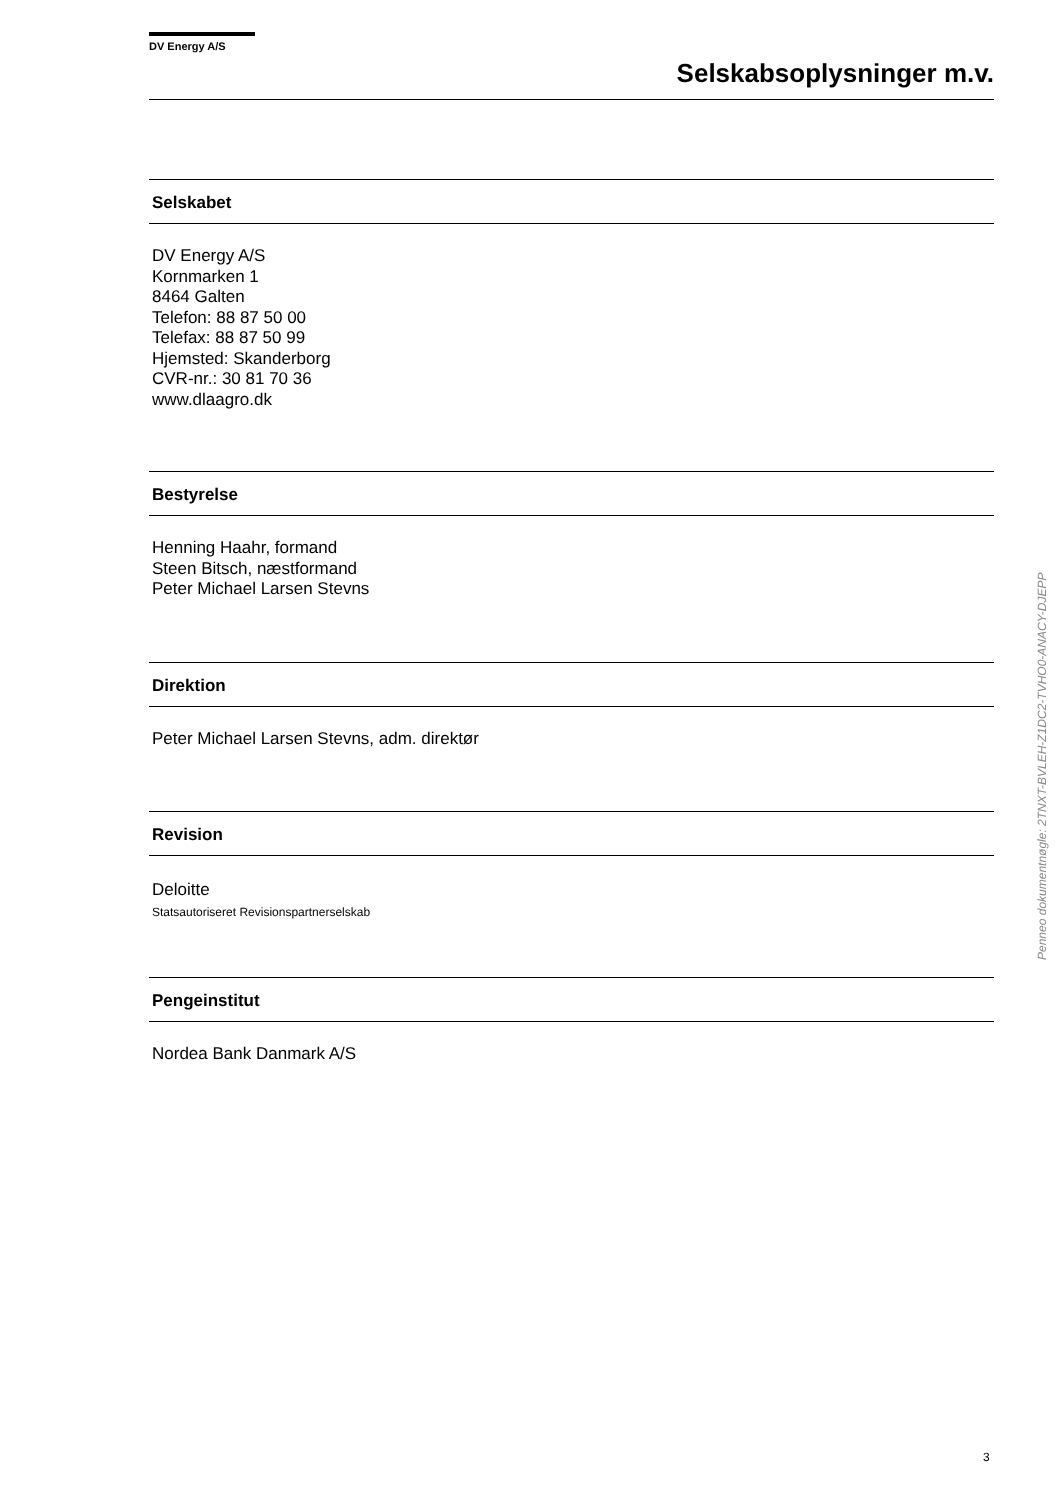DV Energy A/S
Selskabsoplysninger m.v.
Selskabet
DV Energy A/S
Kornmarken 1
8464 Galten
Telefon: 88 87 50 00
Telefax: 88 87 50 99
Hjemsted: Skanderborg
CVR-nr.: 30 81 70 36
www.dlaagro.dk
Bestyrelse
Henning Haahr, formand
Steen Bitsch, næstformand
Peter Michael Larsen Stevns
Direktion
Peter Michael Larsen Stevns, adm. direktør
Revision
Deloitte
Statsautoriseret Revisionspartnerselskab
Pengeinstitut
Nordea Bank Danmark A/S
Penneo dokumentnøgle: 2TNXT-BVLEH-Z1DC2-TVHO0-ANACY-DJEPP
3